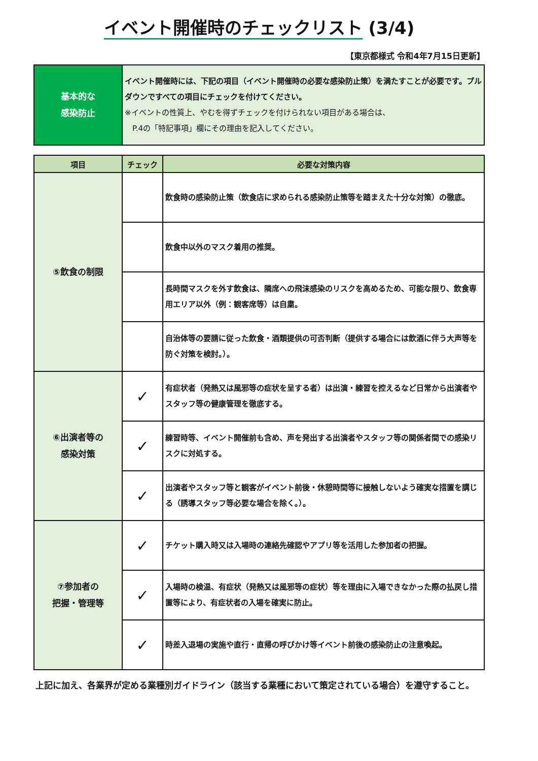イベント開催時のチェックリスト (3/4)
【東京都様式 令和4年7月15日更新】
| 基本的な 感染防止 | イベント開催時には、下記の項目（イベント開催時の必要な感染防止策）を満たすことが必要です。プルダウンですべての項目にチェックを付けてください。 ※イベントの性質上、やむを得ずチェックを付けられない項目がある場合は、 P.4の「特記事項」欄にその理由を記入してください。 |
| 項目 | チェック | 必要な対策内容 |
| --- | --- | --- |
| ⑤飲食の制限 | | 飲食時の感染防止策（飲食店に求められる感染防止策等を踏まえた十分な対策）の徹底。 |
| | | 飲食中以外のマスク着用の推奨。 |
| | | 長時間マスクを外す飲食は、隣席への飛沫感染のリスクを高めるため、可能な限り、飲食専用エリア以外（例：観客席等）は自粛。 |
| | | 自治体等の要請に従った飲食・酒類提供の可否判断（提供する場合には飲酒に伴う大声等を防ぐ対策を検討。）。 |
| ⑥出演者等の 感染対策 | ✓ | 有症状者（発熱又は風邪等の症状を呈する者）は出演・練習を控えるなど日常から出演者やスタッフ等の健康管理を徹底する。 |
| | ✓ | 練習時等、イベント開催前も含め、声を発出する出演者やスタッフ等の関係者間での感染リスクに対処する。 |
| | ✓ | 出演者やスタッフ等と観客がイベント前後・休憩時間等に接触しないよう確実な措置を講じる（誘導スタッフ等必要な場合を除く。）。 |
| ⑦参加者の 把握・管理等 | ✓ | チケット購入時又は入場時の連絡先確認やアプリ等を活用した参加者の把握。 |
| | ✓ | 入場時の検温、有症状（発熱又は風邪等の症状）等を理由に入場できなかった際の払戻し措置等により、有症状者の入場を確実に防止。 |
| | ✓ | 時差入退場の実施や直行・直帰の呼びかけ等イベント前後の感染防止の注意喚起。 |
上記に加え、各業界が定める業種別ガイドライン（該当する業種において策定されている場合）を遵守すること。